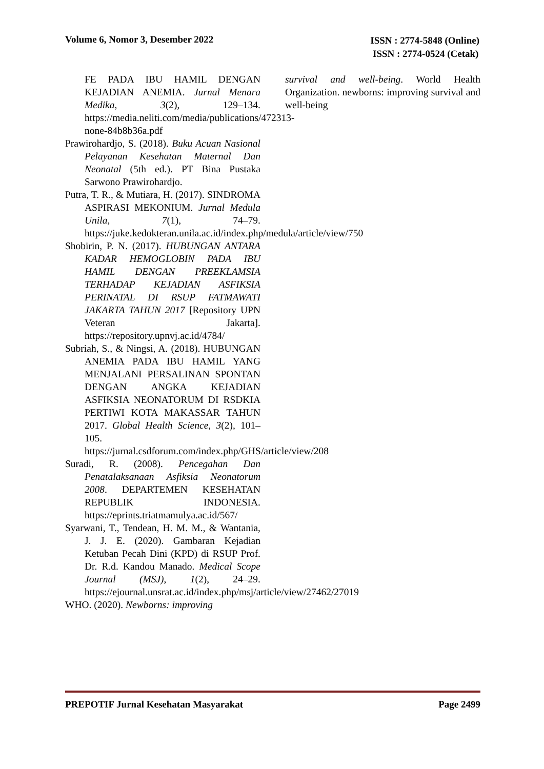Volume 6, Nomor 3, Desember 2022
ISSN : 2774-5848 (Online)
ISSN : 2774-0524 (Cetak)
FE PADA IBU HAMIL DENGAN KEJADIAN ANEMIA. Jurnal Menara Medika, 3(2), 129–134. https://media.neliti.com/media/publications/472313-none-84b8b36a.pdf
Prawirohardjo, S. (2018). Buku Acuan Nasional Pelayanan Kesehatan Maternal Dan Neonatal (5th ed.). PT Bina Pustaka Sarwono Prawirohardjo.
Putra, T. R., & Mutiara, H. (2017). SINDROMA ASPIRASI MEKONIUM. Jurnal Medula Unila, 7(1), 74–79. https://juke.kedokteran.unila.ac.id/index.php/medula/article/view/750
Shobirin, P. N. (2017). HUBUNGAN ANTARA KADAR HEMOGLOBIN PADA IBU HAMIL DENGAN PREEKLAMSIA TERHADAP KEJADIAN ASFIKSIA PERINATAL DI RSUP FATMAWATI JAKARTA TAHUN 2017 [Repository UPN Veteran Jakarta]. https://repository.upnvj.ac.id/4784/
Subriah, S., & Ningsi, A. (2018). HUBUNGAN ANEMIA PADA IBU HAMIL YANG MENJALANI PERSALINAN SPONTAN DENGAN ANGKA KEJADIAN ASFIKSIA NEONATORUM DI RSDKIA PERTIWI KOTA MAKASSAR TAHUN 2017. Global Health Science, 3(2), 101–105. https://jurnal.csdforum.com/index.php/GHS/article/view/208
Suradi, R. (2008). Pencegahan Dan Penatalaksanaan Asfiksia Neonatorum 2008. DEPARTEMEN KESEHATAN REPUBLIK INDONESIA. https://eprints.triatmamulya.ac.id/567/
Syarwani, T., Tendean, H. M. M., & Wantania, J. J. E. (2020). Gambaran Kejadian Ketuban Pecah Dini (KPD) di RSUP Prof. Dr. R.d. Kandou Manado. Medical Scope Journal (MSJ), 1(2), 24–29. https://ejournal.unsrat.ac.id/index.php/msj/article/view/27462/27019
WHO. (2020). Newborns: improving
survival and well-being. World Health Organization. newborns: improving survival and well-being
PREPOTIF Jurnal Kesehatan Masyarakat
Page 2499